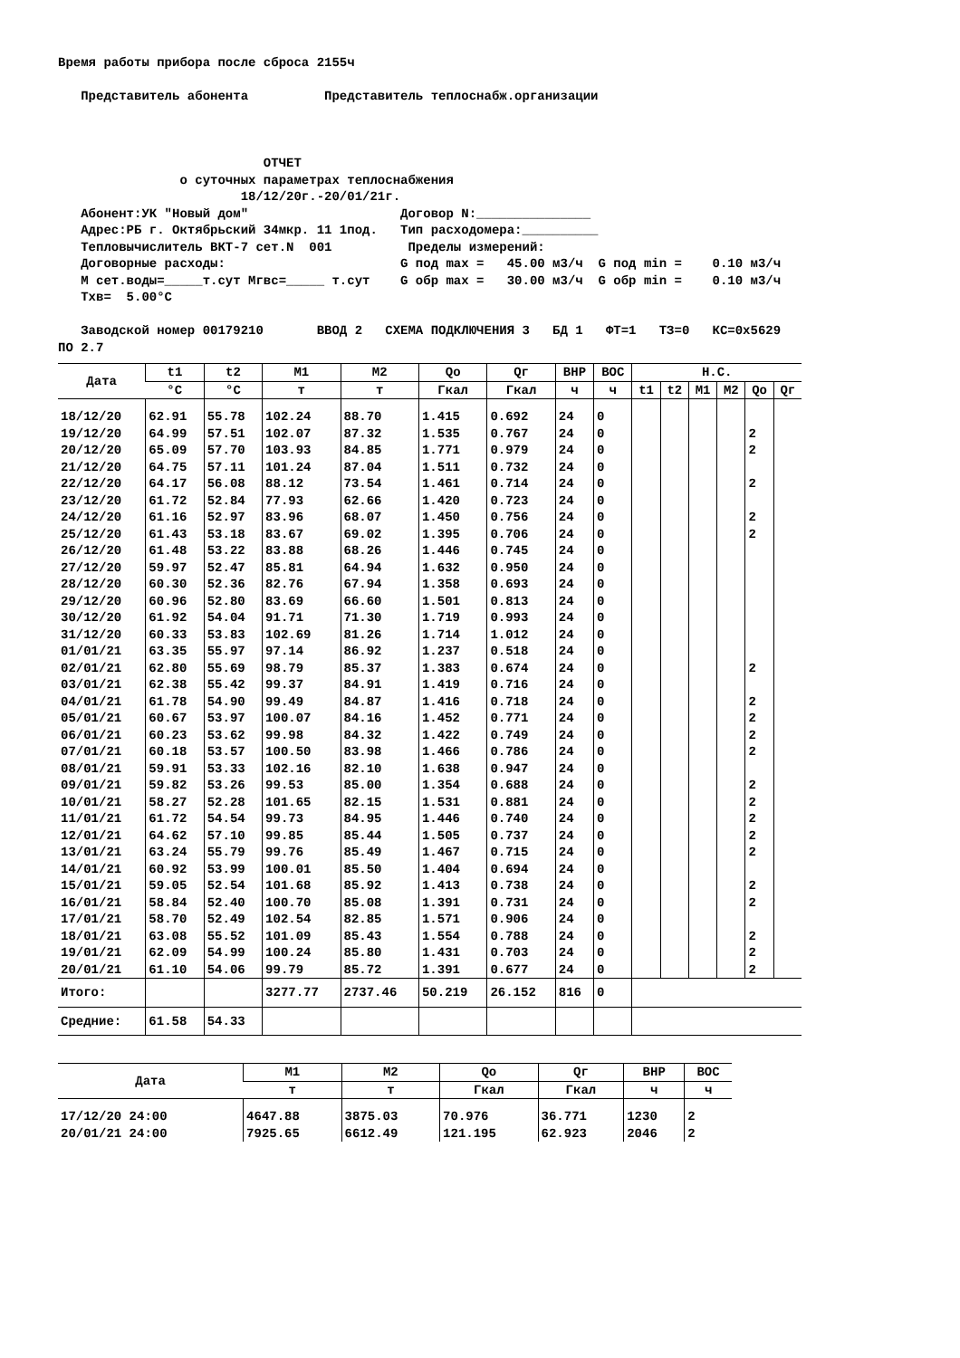Время работы прибора после сброса 2155ч

   Представитель абонента          Представитель теплоснабж.организации



                           ОТЧЕТ
                о суточных параметрах теплоснабжения
                        18/12/20г.-20/01/21г.
   Абонент:УК "Новый дом"                    Договор N:_______________
   Адрес:РБ г. Октябрьский 34мкр. 11 1под.   Тип расходомера:__________
   Тепловычислитель ВКТ-7 сет.N  001          Пределы измерений:
   Договорные расходы:                       G под max =   45.00 м3/ч  G под min =    0.10 м3/ч
   М сет.воды=_____т.сут Мгвс=_____ т.сут    G обр max =   30.00 м3/ч  G обр min =    0.10 м3/ч
   Тхв=  5.00°C

   Заводской номер 00179210       ВВОД 2   СХЕМА ПОДКЛЮЧЕНИЯ 3   БД 1   ФТ=1   ТЗ=0   КС=0х5629
ПО 2.7
| Дата | t1 | t2 | M1 | M2 | Qo | Qг | ВНР | ВОС | Н.С. | | | | | |
| --- | --- | --- | --- | --- | --- | --- | --- | --- | --- | --- | --- | --- | --- | --- |
| | °C | °C | т | т | Гкал | Гкал | ч | ч | t1 | t2 | M1 | M2 | Qo | Qг |
| 18/12/20 | 62.91 | 55.78 | 102.24 | 88.70 | 1.415 | 0.692 | 24 | 0 | | | | | | |
| 19/12/20 | 64.99 | 57.51 | 102.07 | 87.32 | 1.535 | 0.767 | 24 | 0 | | | | | 2 | |
| 20/12/20 | 65.09 | 57.70 | 103.93 | 84.85 | 1.771 | 0.979 | 24 | 0 | | | | | 2 | |
| 21/12/20 | 64.75 | 57.11 | 101.24 | 87.04 | 1.511 | 0.732 | 24 | 0 | | | | | | |
| 22/12/20 | 64.17 | 56.08 | 88.12 | 73.54 | 1.461 | 0.714 | 24 | 0 | | | | | 2 | |
| 23/12/20 | 61.72 | 52.84 | 77.93 | 62.66 | 1.420 | 0.723 | 24 | 0 | | | | | | |
| 24/12/20 | 61.16 | 52.97 | 83.96 | 68.07 | 1.450 | 0.756 | 24 | 0 | | | | | 2 | |
| 25/12/20 | 61.43 | 53.18 | 83.67 | 69.02 | 1.395 | 0.706 | 24 | 0 | | | | | 2 | |
| 26/12/20 | 61.48 | 53.22 | 83.88 | 68.26 | 1.446 | 0.745 | 24 | 0 | | | | | | |
| 27/12/20 | 59.97 | 52.47 | 85.81 | 64.94 | 1.632 | 0.950 | 24 | 0 | | | | | | |
| 28/12/20 | 60.30 | 52.36 | 82.76 | 67.94 | 1.358 | 0.693 | 24 | 0 | | | | | | |
| 29/12/20 | 60.96 | 52.80 | 83.69 | 66.60 | 1.501 | 0.813 | 24 | 0 | | | | | | |
| 30/12/20 | 61.92 | 54.04 | 91.71 | 71.30 | 1.719 | 0.993 | 24 | 0 | | | | | | |
| 31/12/20 | 60.33 | 53.83 | 102.69 | 81.26 | 1.714 | 1.012 | 24 | 0 | | | | | | |
| 01/01/21 | 63.35 | 55.97 | 97.14 | 86.92 | 1.237 | 0.518 | 24 | 0 | | | | | | |
| 02/01/21 | 62.80 | 55.69 | 98.79 | 85.37 | 1.383 | 0.674 | 24 | 0 | | | | | 2 | |
| 03/01/21 | 62.38 | 55.42 | 99.37 | 84.91 | 1.419 | 0.716 | 24 | 0 | | | | | | |
| 04/01/21 | 61.78 | 54.90 | 99.49 | 84.87 | 1.416 | 0.718 | 24 | 0 | | | | | 2 | |
| 05/01/21 | 60.67 | 53.97 | 100.07 | 84.16 | 1.452 | 0.771 | 24 | 0 | | | | | 2 | |
| 06/01/21 | 60.23 | 53.62 | 99.98 | 84.32 | 1.422 | 0.749 | 24 | 0 | | | | | 2 | |
| 07/01/21 | 60.18 | 53.57 | 100.50 | 83.98 | 1.466 | 0.786 | 24 | 0 | | | | | 2 | |
| 08/01/21 | 59.91 | 53.33 | 102.16 | 82.10 | 1.638 | 0.947 | 24 | 0 | | | | | | |
| 09/01/21 | 59.82 | 53.26 | 99.53 | 85.00 | 1.354 | 0.688 | 24 | 0 | | | | | 2 | |
| 10/01/21 | 58.27 | 52.28 | 101.65 | 82.15 | 1.531 | 0.881 | 24 | 0 | | | | | 2 | |
| 11/01/21 | 61.72 | 54.54 | 99.73 | 84.95 | 1.446 | 0.740 | 24 | 0 | | | | | 2 | |
| 12/01/21 | 64.62 | 57.10 | 99.85 | 85.44 | 1.505 | 0.737 | 24 | 0 | | | | | 2 | |
| 13/01/21 | 63.24 | 55.79 | 99.76 | 85.49 | 1.467 | 0.715 | 24 | 0 | | | | | 2 | |
| 14/01/21 | 60.92 | 53.99 | 100.01 | 85.50 | 1.404 | 0.694 | 24 | 0 | | | | | | |
| 15/01/21 | 59.05 | 52.54 | 101.68 | 85.92 | 1.413 | 0.738 | 24 | 0 | | | | | 2 | |
| 16/01/21 | 58.84 | 52.40 | 100.70 | 85.08 | 1.391 | 0.731 | 24 | 0 | | | | | 2 | |
| 17/01/21 | 58.70 | 52.49 | 102.54 | 82.85 | 1.571 | 0.906 | 24 | 0 | | | | | | |
| 18/01/21 | 63.08 | 55.52 | 101.09 | 85.43 | 1.554 | 0.788 | 24 | 0 | | | | | 2 | |
| 19/01/21 | 62.09 | 54.99 | 100.24 | 85.80 | 1.431 | 0.703 | 24 | 0 | | | | | 2 | |
| 20/01/21 | 61.10 | 54.06 | 99.79 | 85.72 | 1.391 | 0.677 | 24 | 0 | | | | | 2 | |
| Итого: | | | 3277.77 | 2737.46 | 50.219 | 26.152 | 816 | 0 | | | | | | |
| Средние: | 61.58 | 54.33 | | | | | | | | | | | | |
| Дата | M1 | M2 | Qo | Qг | ВНР | ВОС |
| --- | --- | --- | --- | --- | --- | --- |
| | т | т | Гкал | Гкал | ч | ч |
| 17/12/20 24:00 | 4647.88 | 3875.03 | 70.976 | 36.771 | 1230 | 2 |
| 20/01/21 24:00 | 7925.65 | 6612.49 | 121.195 | 62.923 | 2046 | 2 |